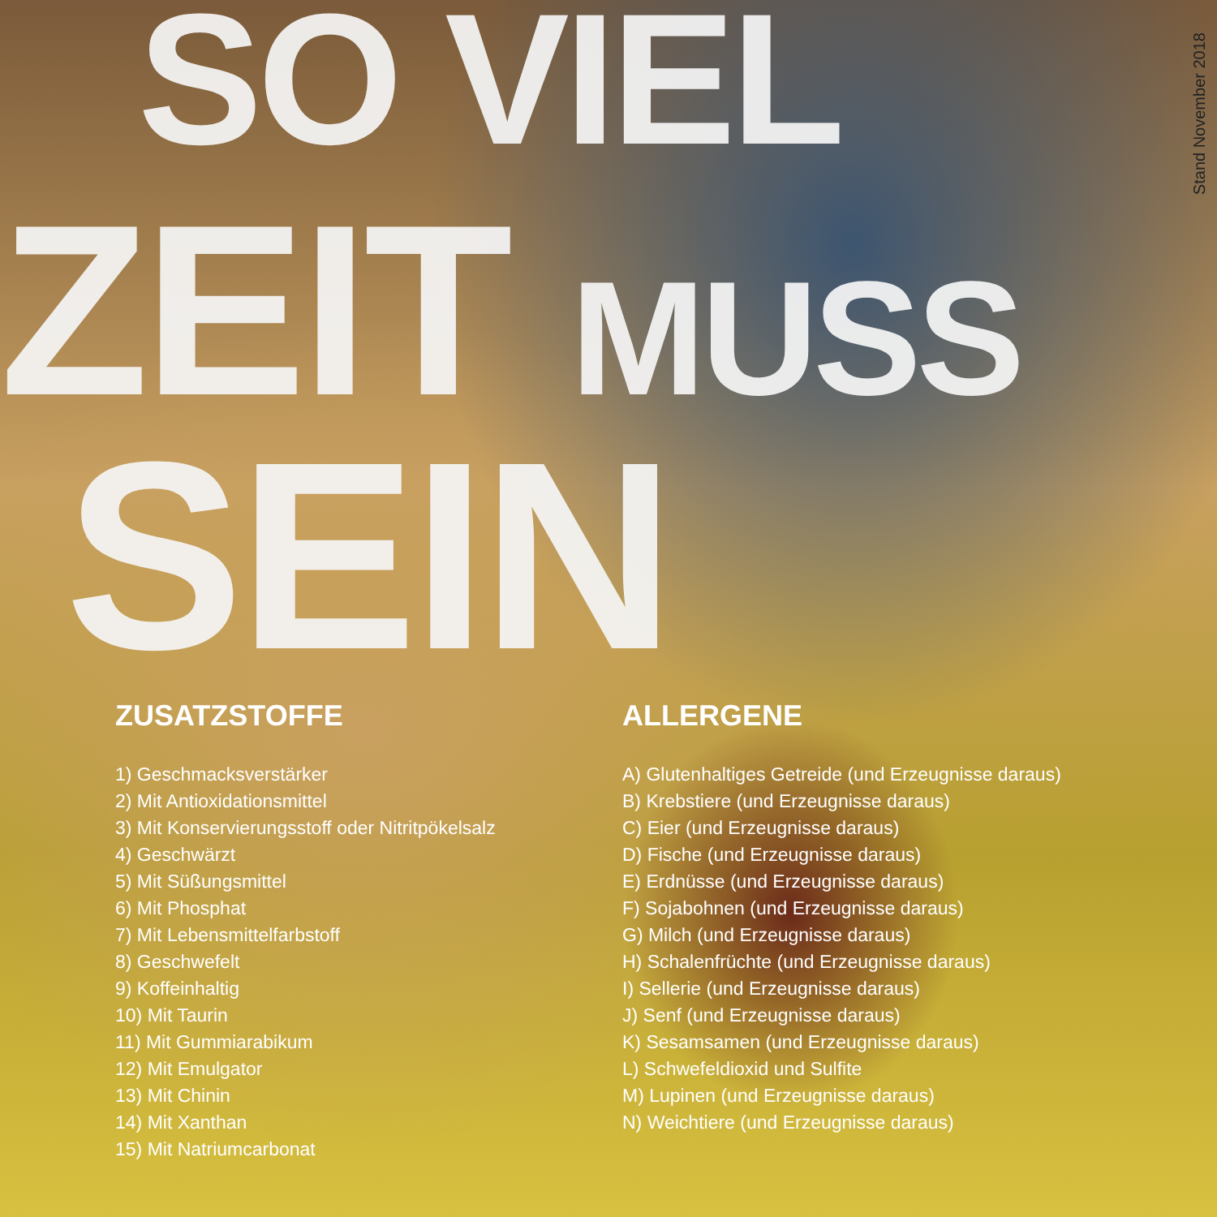Stand November 2018
SO VIEL
ZEIT MUSS
SEIN
ZUSATZSTOFFE
1) Geschmacksverstärker
2) Mit Antioxidationsmittel
3) Mit Konservierungsstoff oder Nitritpökelsalz
4) Geschwärzt
5) Mit Süßungsmittel
6) Mit Phosphat
7) Mit Lebensmittelfarbstoff
8) Geschwefelt
9) Koffeinhaltig
10) Mit Taurin
11) Mit Gummiarabikum
12) Mit Emulgator
13) Mit Chinin
14) Mit Xanthan
15) Mit Natriumcarbonat
ALLERGENE
A) Glutenhaltiges Getreide (und Erzeugnisse daraus)
B) Krebstiere (und Erzeugnisse daraus)
C) Eier (und Erzeugnisse daraus)
D) Fische (und Erzeugnisse daraus)
E) Erdnüsse (und Erzeugnisse daraus)
F) Sojabohnen (und Erzeugnisse daraus)
G) Milch (und Erzeugnisse daraus)
H) Schalenfrüchte (und Erzeugnisse daraus)
I) Sellerie (und Erzeugnisse daraus)
J) Senf (und Erzeugnisse daraus)
K) Sesamsamen (und Erzeugnisse daraus)
L) Schwefeldioxid und Sulfite
M) Lupinen (und Erzeugnisse daraus)
N) Weichtiere (und Erzeugnisse daraus)